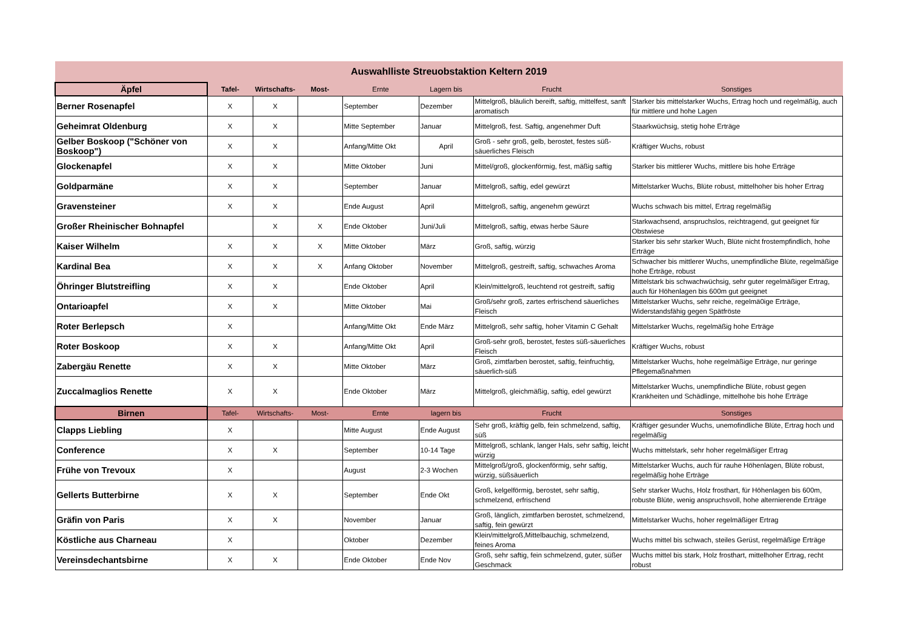| Auswahlliste Streuobstaktion Keltern 2019 | | | | | | | |
| --- | --- | --- | --- | --- | --- | --- | --- |
| Äpfel | Tafel- | Wirtschafts- | Most- | Ernte | Lagern bis | Frucht | Sonstiges |
| Berner Rosenapfel | X | X | | September | Dezember | Mittelgroß, bläulich bereift, saftig, mittelfest, sanft aromatisch | Starker bis mittelstarker Wuchs, Ertrag hoch und regelmäßig, auch für mittlere und hohe Lagen |
| Geheimrat Oldenburg | X | X | | Mitte September | Januar | Mittelgroß, fest. Saftig, angenehmer Duft | Staarkwüchsig, stetig hohe Erträge |
| Gelber Boskoop ("Schöner von Boskoop") | X | X | | Anfang/Mitte Okt | April | Groß - sehr groß, gelb, berostet, festes süß-säuerliches Fleisch | Kräftiger Wuchs, robust |
| Glockenapfel | X | X | | Mitte Oktober | Juni | Mittel/groß, glockenförmig, fest, mäßig saftig | Starker bis mittlerer Wuchs, mittlere bis hohe Erträge |
| Goldparmäne | X | X | | September | Januar | Mittelgroß, saftig, edel gewürzt | Mittelstarker Wuchs, Blüte robust, mittelhoher bis hoher Ertrag |
| Gravensteiner | X | X | | Ende August | April | Mittelgroß, saftig, angenehm gewürzt | Wuchs schwach bis mittel, Ertrag regelmäßig |
| Großer Rheinischer Bohnapfel | | X | X | Ende Oktober | Juni/Juli | Mittelgroß, saftig, etwas herbe Säure | Starkwachsend, anspruchslos, reichtragend, gut geeignet für Obstwiese |
| Kaiser Wilhelm | X | X | X | Mitte Oktober | März | Groß, saftig, würzig | Starker bis sehr starker Wuch, Blüte nicht frostempfindlich, hohe Erträge |
| Kardinal Bea | X | X | X | Anfang Oktober | November | Mittelgroß, gestreift, saftig, schwaches Aroma | Schwacher bis mittlerer Wuchs, unempfindliche Blüte, regelmäßige hohe Erträge, robust |
| Öhringer Blutstreifling | X | X | | Ende Oktober | April | Klein/mittelgroß, leuchtend rot gestreift, saftig | Mittelstark bis schwachwüchsig, sehr guter regelmäßiger Ertrag, auch für Höhenlagen bis 600m gut geeignet |
| Ontarioapfel | X | X | | Mitte Oktober | Mai | Groß/sehr groß, zartes erfrischend säuerliches Fleisch | Mittelstarker Wuchs, sehr reiche, regelmä0ige Erträge, Widerstandsfähig gegen Spätfröste |
| Roter Berlepsch | X | | | Anfang/Mitte Okt | Ende März | Mittelgroß, sehr saftig, hoher Vitamin C Gehalt | Mittelstarker Wuchs, regelmäßig hohe Erträge |
| Roter Boskoop | X | X | | Anfang/Mitte Okt | April | Groß-sehr groß, berostet, festes süß-säuerliches Fleisch | Kräftiger Wuchs, robust |
| Zabergäu Renette | X | X | | Mitte Oktober | März | Groß, zimtfarben berostet, saftig, feinfruchtig, säuerlich-süß | Mittelstarker Wuchs, hohe regelmäßige Erträge, nur geringe Pflegemaßnahmen |
| Zuccalmaglios Renette | X | X | | Ende Oktober | März | Mittelgroß, gleichmäßig, saftig, edel gewürzt | Mittelstarker Wuchs, unempfindliche Blüte, robust gegen Krankheiten und Schädlinge, mittelhohe bis hohe Erträge |
| Birnen | Tafel- | Wirtschafts- | Most- | Ernte | lagern bis | Frucht | Sonstiges |
| Clapps Liebling | X | | | Mitte August | Ende August | Sehr groß, kräftig gelb, fein schmelzend, saftig, süß | Kräftiger gesunder Wuchs, unemofindliche Blüte, Ertrag hoch und regelmäßig |
| Conference | X | X | | September | 10-14 Tage | Mittelgroß, schlank, langer Hals, sehr saftig, leicht würzig | Wuchs mittelstark, sehr hoher regelmäßiger Ertrag |
| Frühe von Trevoux | X | | | August | 2-3 Wochen | Mittelgroß/groß, glockenförmig, sehr saftig, würzig, süßsäuerlich | Mittelstarker Wuchs, auch für rauhe Höhenlagen, Blüte robust, regelmäßig hohe Erträge |
| Gellerts Butterbirne | X | X | | September | Ende Okt | Groß, kelgelförmig, berostet, sehr saftig, schmelzend, erfrischend | Sehr starker Wuchs, Holz frosthart, für Höhenlagen bis 600m, robuste Blüte, wenig anspruchsvoll, hohe alternierende Erträge |
| Gräfin von Paris | X | X | | November | Januar | Groß, länglich, zimtfarben berostet, schmelzend, saftig, fein gewürzt | Mittelstarker Wuchs, hoher regelmäßiger Ertrag |
| Köstliche aus Charneau | X | | | Oktober | Dezember | Klein/mittelgroß,Mittelbauchig, schmelzend, feines Aroma | Wuchs mittel bis schwach, steiles Gerüst, regelmäßige Erträge |
| Vereinsdechantsbirne | X | X | | Ende Oktober | Ende Nov | Groß, sehr saftig, fein schmelzend, guter, süßer Geschmack | Wuchs mittel bis stark, Holz frosthart, mittelhoher Ertrag, recht robust |